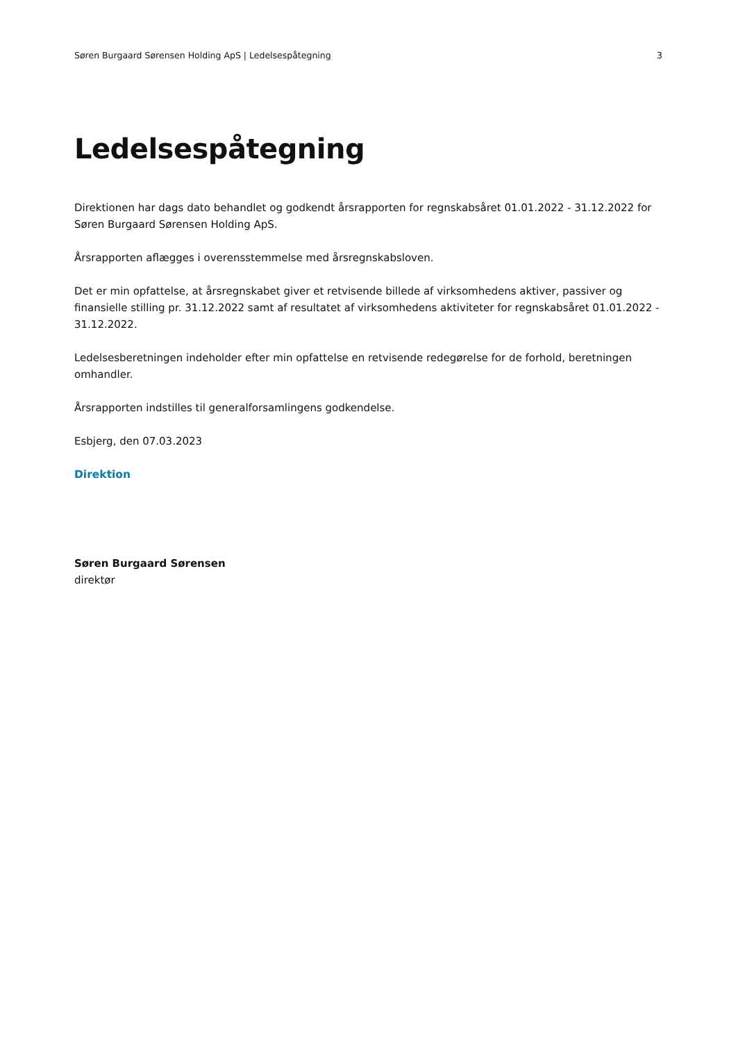Søren Burgaard Sørensen Holding ApS | Ledelsespåtegning 3
Ledelsespåtegning
Direktionen har dags dato behandlet og godkendt årsrapporten for regnskabsåret 01.01.2022 - 31.12.2022 for Søren Burgaard Sørensen Holding ApS.
Årsrapporten aflægges i overensstemmelse med årsregnskabsloven.
Det er min opfattelse, at årsregnskabet giver et retvisende billede af virksomhedens aktiver, passiver og finansielle stilling pr. 31.12.2022 samt af resultatet af virksomhedens aktiviteter for regnskabsåret 01.01.2022 - 31.12.2022.
Ledelsesberetningen indeholder efter min opfattelse en retvisende redegørelse for de forhold, beretningen omhandler.
Årsrapporten indstilles til generalforsamlingens godkendelse.
Esbjerg, den 07.03.2023
Direktion
Søren Burgaard Sørensen
direktør